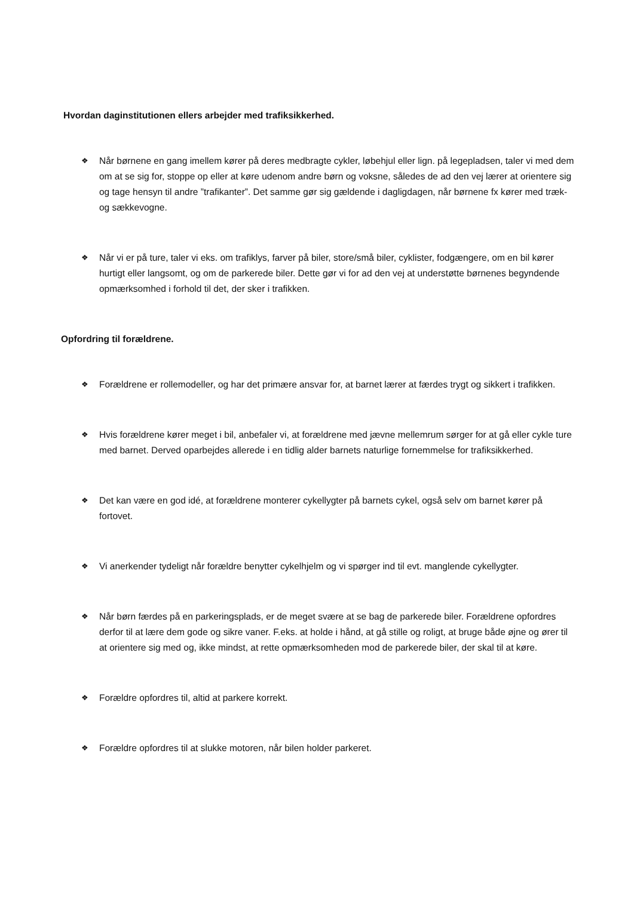Hvordan daginstitutionen ellers arbejder med trafiksikkerhed.
❖
Når børnene en gang imellem kører på deres medbragte cykler, løbehjul eller lign. på legepladsen, taler vi med dem om at se sig for, stoppe op eller at køre udenom andre børn og voksne, således de ad den vej lærer at orientere sig og tage hensyn til andre ”trafikanter”. Det samme gør sig gældende i dagligdagen, når børnene fx kører med træk- og sækkevogne.
❖
Når vi er på ture, taler vi eks. om trafiklys, farver på biler, store/små biler, cyklister, fodgængere, om en bil kører hurtigt eller langsomt, og om de parkerede biler. Dette gør vi for ad den vej at understøtte børnenes begyndende opmærksomhed i forhold til det, der sker i trafikken.
Opfordring til forældrene.
❖
Forældrene er rollemodeller, og har det primære ansvar for, at barnet lærer at færdes trygt og sikkert i trafikken.
❖
Hvis forældrene kører meget i bil, anbefaler vi, at forældrene med jævne mellemrum sørger for at gå eller cykle ture med barnet. Derved oparbejdes allerede i en tidlig alder barnets naturlige fornemmelse for trafiksikkerhed.
❖
Det kan være en god idé, at forældrene monterer cykellygter på barnets cykel, også selv om barnet kører på fortovet.
❖
Vi anerkender tydeligt når forældre benytter cykelhjelm og vi spørger ind til evt. manglende cykellygter.
❖
Når børn færdes på en parkeringsplads, er de meget svære at se bag de parkerede biler. Forældrene opfordres derfor til at lære dem gode og sikre vaner. F.eks. at holde i hånd, at gå stille og roligt, at bruge både øjne og ører til at orientere sig med og, ikke mindst, at rette opmærksomheden mod de parkerede biler, der skal til at køre.
❖
Forældre opfordres til, altid at parkere korrekt.
❖
Forældre opfordres til at slukke motoren, når bilen holder parkeret.